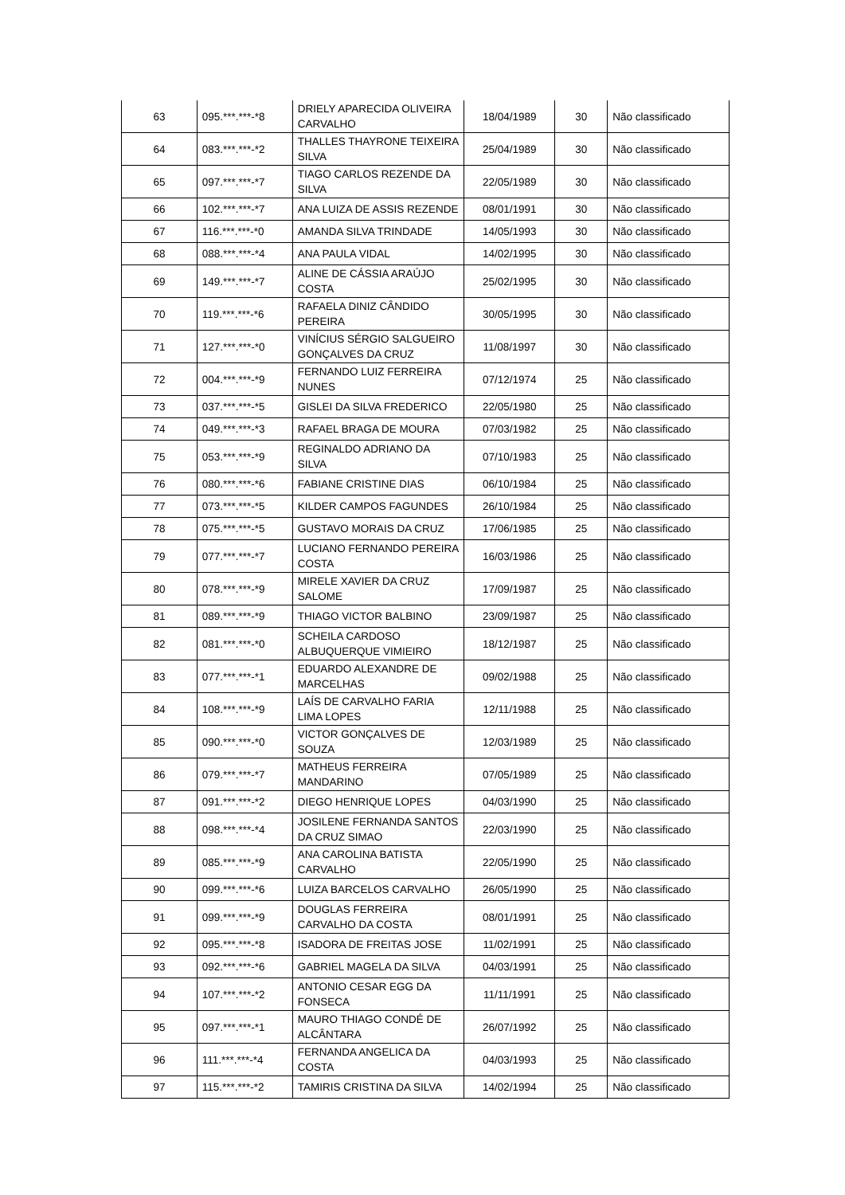| 63 | 095.***.***-*8 | DRIELY APARECIDA OLIVEIRA CARVALHO | 18/04/1989 | 30 | Não classificado |
| 64 | 083.***.***-*2 | THALLES THAYRONE TEIXEIRA SILVA | 25/04/1989 | 30 | Não classificado |
| 65 | 097.***.***-*7 | TIAGO CARLOS REZENDE DA SILVA | 22/05/1989 | 30 | Não classificado |
| 66 | 102.***.***-*7 | ANA LUIZA DE ASSIS REZENDE | 08/01/1991 | 30 | Não classificado |
| 67 | 116.***.***-*0 | AMANDA SILVA TRINDADE | 14/05/1993 | 30 | Não classificado |
| 68 | 088.***.***-*4 | ANA PAULA VIDAL | 14/02/1995 | 30 | Não classificado |
| 69 | 149.***.***-*7 | ALINE DE CÁSSIA ARAÚJO COSTA | 25/02/1995 | 30 | Não classificado |
| 70 | 119.***.***-*6 | RAFAELA DINIZ CÂNDIDO PEREIRA | 30/05/1995 | 30 | Não classificado |
| 71 | 127.***.***-*0 | VINÍCIUS SÉRGIO SALGUEIRO GONÇALVES DA CRUZ | 11/08/1997 | 30 | Não classificado |
| 72 | 004.***.***-*9 | FERNANDO LUIZ FERREIRA NUNES | 07/12/1974 | 25 | Não classificado |
| 73 | 037.***.***-*5 | GISLEI DA SILVA FREDERICO | 22/05/1980 | 25 | Não classificado |
| 74 | 049.***.***-*3 | RAFAEL BRAGA DE MOURA | 07/03/1982 | 25 | Não classificado |
| 75 | 053.***.***-*9 | REGINALDO ADRIANO DA SILVA | 07/10/1983 | 25 | Não classificado |
| 76 | 080.***.***-*6 | FABIANE CRISTINE DIAS | 06/10/1984 | 25 | Não classificado |
| 77 | 073.***.***-*5 | KILDER CAMPOS FAGUNDES | 26/10/1984 | 25 | Não classificado |
| 78 | 075.***.***-*5 | GUSTAVO MORAIS DA CRUZ | 17/06/1985 | 25 | Não classificado |
| 79 | 077.***.***-*7 | LUCIANO FERNANDO PEREIRA COSTA | 16/03/1986 | 25 | Não classificado |
| 80 | 078.***.***-*9 | MIRELE XAVIER DA CRUZ SALOME | 17/09/1987 | 25 | Não classificado |
| 81 | 089.***.***-*9 | THIAGO VICTOR BALBINO | 23/09/1987 | 25 | Não classificado |
| 82 | 081.***.***-*0 | SCHEILA CARDOSO ALBUQUERQUE VIMIEIRO | 18/12/1987 | 25 | Não classificado |
| 83 | 077.***.***-*1 | EDUARDO ALEXANDRE DE MARCELHAS | 09/02/1988 | 25 | Não classificado |
| 84 | 108.***.***-*9 | LAÍS DE CARVALHO FARIA LIMA LOPES | 12/11/1988 | 25 | Não classificado |
| 85 | 090.***.***-*0 | VICTOR GONÇALVES DE SOUZA | 12/03/1989 | 25 | Não classificado |
| 86 | 079.***.***-*7 | MATHEUS FERREIRA MANDARINO | 07/05/1989 | 25 | Não classificado |
| 87 | 091.***.***-*2 | DIEGO HENRIQUE LOPES | 04/03/1990 | 25 | Não classificado |
| 88 | 098.***.***-*4 | JOSILENE FERNANDA SANTOS DA CRUZ SIMAO | 22/03/1990 | 25 | Não classificado |
| 89 | 085.***.***-*9 | ANA CAROLINA BATISTA CARVALHO | 22/05/1990 | 25 | Não classificado |
| 90 | 099.***.***-*6 | LUIZA BARCELOS CARVALHO | 26/05/1990 | 25 | Não classificado |
| 91 | 099.***.***-*9 | DOUGLAS FERREIRA CARVALHO DA COSTA | 08/01/1991 | 25 | Não classificado |
| 92 | 095.***.***-*8 | ISADORA DE FREITAS JOSE | 11/02/1991 | 25 | Não classificado |
| 93 | 092.***.***-*6 | GABRIEL MAGELA DA SILVA | 04/03/1991 | 25 | Não classificado |
| 94 | 107.***.***-*2 | ANTONIO CESAR EGG DA FONSECA | 11/11/1991 | 25 | Não classificado |
| 95 | 097.***.***-*1 | MAURO THIAGO CONDÉ DE ALCÂNTARA | 26/07/1992 | 25 | Não classificado |
| 96 | 111.***.***-*4 | FERNANDA ANGELICA DA COSTA | 04/03/1993 | 25 | Não classificado |
| 97 | 115.***.***-*2 | TAMIRIS CRISTINA DA SILVA | 14/02/1994 | 25 | Não classificado |